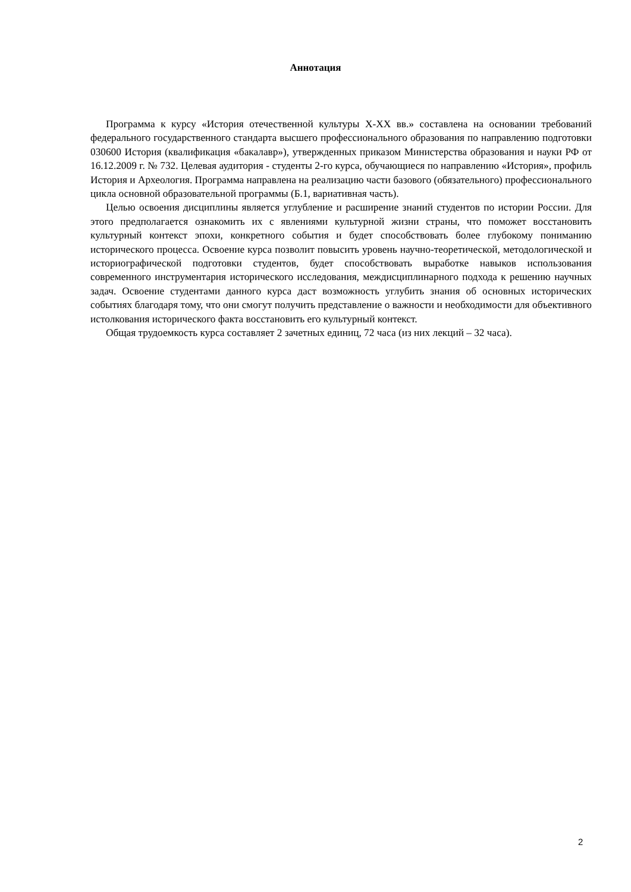Аннотация
Программа к курсу «История отечественной культуры X-XX вв.» составлена на основании требований федерального государственного стандарта высшего профессионального образования по направлению подготовки 030600 История (квалификация «бакалавр»), утвержденных приказом Министерства образования и науки РФ от 16.12.2009 г. № 732. Целевая аудитория - студенты 2-го курса, обучающиеся по направлению «История», профиль История и Археология. Программа направлена на реализацию части базового (обязательного) профессионального цикла основной образовательной программы (Б.1, вариативная часть).
Целью освоения дисциплины является углубление и расширение знаний студентов по истории России. Для этого предполагается ознакомить их с явлениями культурной жизни страны, что поможет восстановить культурный контекст эпохи, конкретного события и будет способствовать более глубокому пониманию исторического процесса. Освоение курса позволит повысить уровень научно-теоретической, методологической и историографической подготовки студентов, будет способствовать выработке навыков использования современного инструментария исторического исследования, междисциплинарного подхода к решению научных задач. Освоение студентами данного курса даст возможность углубить знания об основных исторических событиях благодаря тому, что они смогут получить представление о важности и необходимости для объективного истолкования исторического факта восстановить его культурный контекст.
Общая трудоемкость курса составляет 2 зачетных единиц, 72 часа (из них лекций – 32 часа).
2